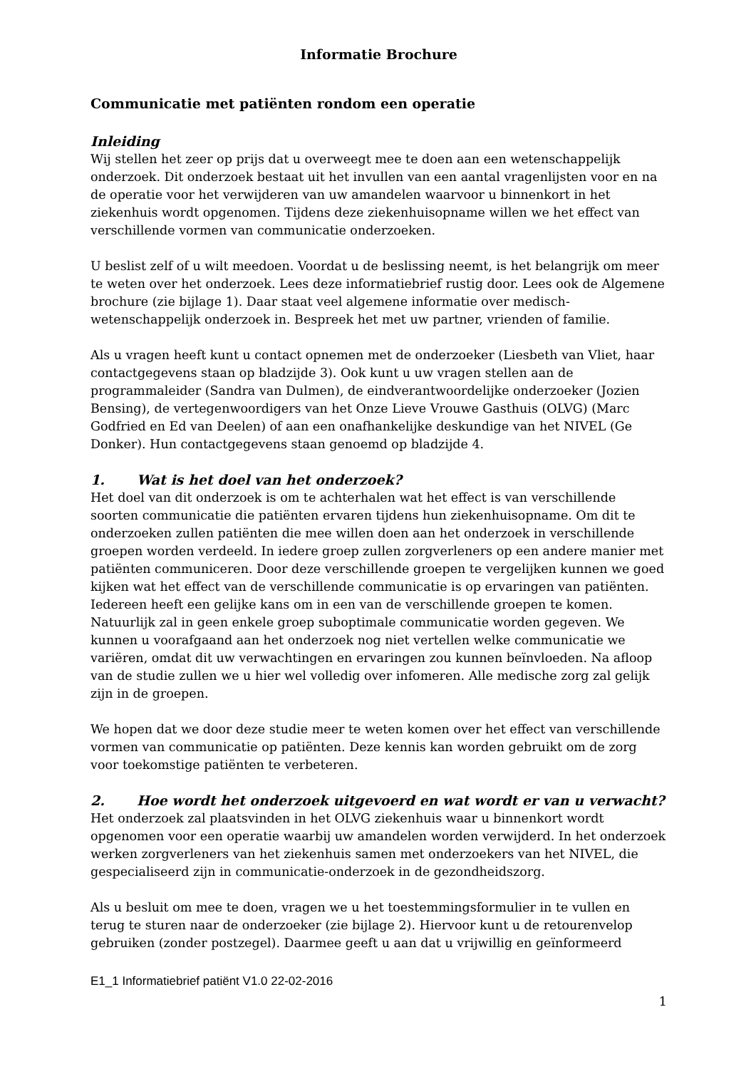Informatie Brochure
Communicatie met patiënten rondom een operatie
Inleiding
Wij stellen het zeer op prijs dat u overweegt mee te doen aan een wetenschappelijk onderzoek. Dit onderzoek bestaat uit het invullen van een aantal vragenlijsten voor en na de operatie voor het verwijderen van uw amandelen waarvoor u binnenkort in het ziekenhuis wordt opgenomen. Tijdens deze ziekenhuisopname willen we het effect van verschillende vormen van communicatie onderzoeken.
U beslist zelf of u wilt meedoen. Voordat u de beslissing neemt, is het belangrijk om meer te weten over het onderzoek. Lees deze informatiebrief rustig door. Lees ook de Algemene brochure (zie bijlage 1). Daar staat veel algemene informatie over medisch-wetenschappelijk onderzoek in. Bespreek het met uw partner, vrienden of familie.
Als u vragen heeft kunt u contact opnemen met de onderzoeker (Liesbeth van Vliet, haar contactgegevens staan op bladzijde 3). Ook kunt u uw vragen stellen aan de programmaleider (Sandra van Dulmen), de eindverantwoordelijke onderzoeker (Jozien Bensing), de vertegenwoordigers van het Onze Lieve Vrouwe Gasthuis (OLVG) (Marc Godfried en Ed van Deelen) of aan een onafhankelijke deskundige van het NIVEL (Ge Donker). Hun contactgegevens staan genoemd op bladzijde 4.
1. Wat is het doel van het onderzoek?
Het doel van dit onderzoek is om te achterhalen wat het effect is van verschillende soorten communicatie die patiënten ervaren tijdens hun ziekenhuisopname. Om dit te onderzoeken zullen patiënten die mee willen doen aan het onderzoek in verschillende groepen worden verdeeld. In iedere groep zullen zorgverleners op een andere manier met patiënten communiceren. Door deze verschillende groepen te vergelijken kunnen we goed kijken wat het effect van de verschillende communicatie is op ervaringen van patiënten. Iedereen heeft een gelijke kans om in een van de verschillende groepen te komen. Natuurlijk zal in geen enkele groep suboptimale communicatie worden gegeven. We kunnen u voorafgaand aan het onderzoek nog niet vertellen welke communicatie we variëren, omdat dit uw verwachtingen en ervaringen zou kunnen beïnvloeden. Na afloop van de studie zullen we u hier wel volledig over infomeren. Alle medische zorg zal gelijk zijn in de groepen.
We hopen dat we door deze studie meer te weten komen over het effect van verschillende vormen van communicatie op patiënten. Deze kennis kan worden gebruikt om de zorg voor toekomstige patiënten te verbeteren.
2. Hoe wordt het onderzoek uitgevoerd en wat wordt er van u verwacht?
Het onderzoek zal plaatsvinden in het OLVG ziekenhuis waar u binnenkort wordt opgenomen voor een operatie waarbij uw amandelen worden verwijderd. In het onderzoek werken zorgverleners van het ziekenhuis samen met onderzoekers van het NIVEL, die gespecialiseerd zijn in communicatie-onderzoek in de gezondheidszorg.
Als u besluit om mee te doen, vragen we u het toestemmingsformulier in te vullen en terug te sturen naar de onderzoeker (zie bijlage 2). Hiervoor kunt u de retourenvelop gebruiken (zonder postzegel). Daarmee geeft u aan dat u vrijwillig en geïnformeerd
E1_1 Informatiebrief patiënt V1.0 22-02-2016
1